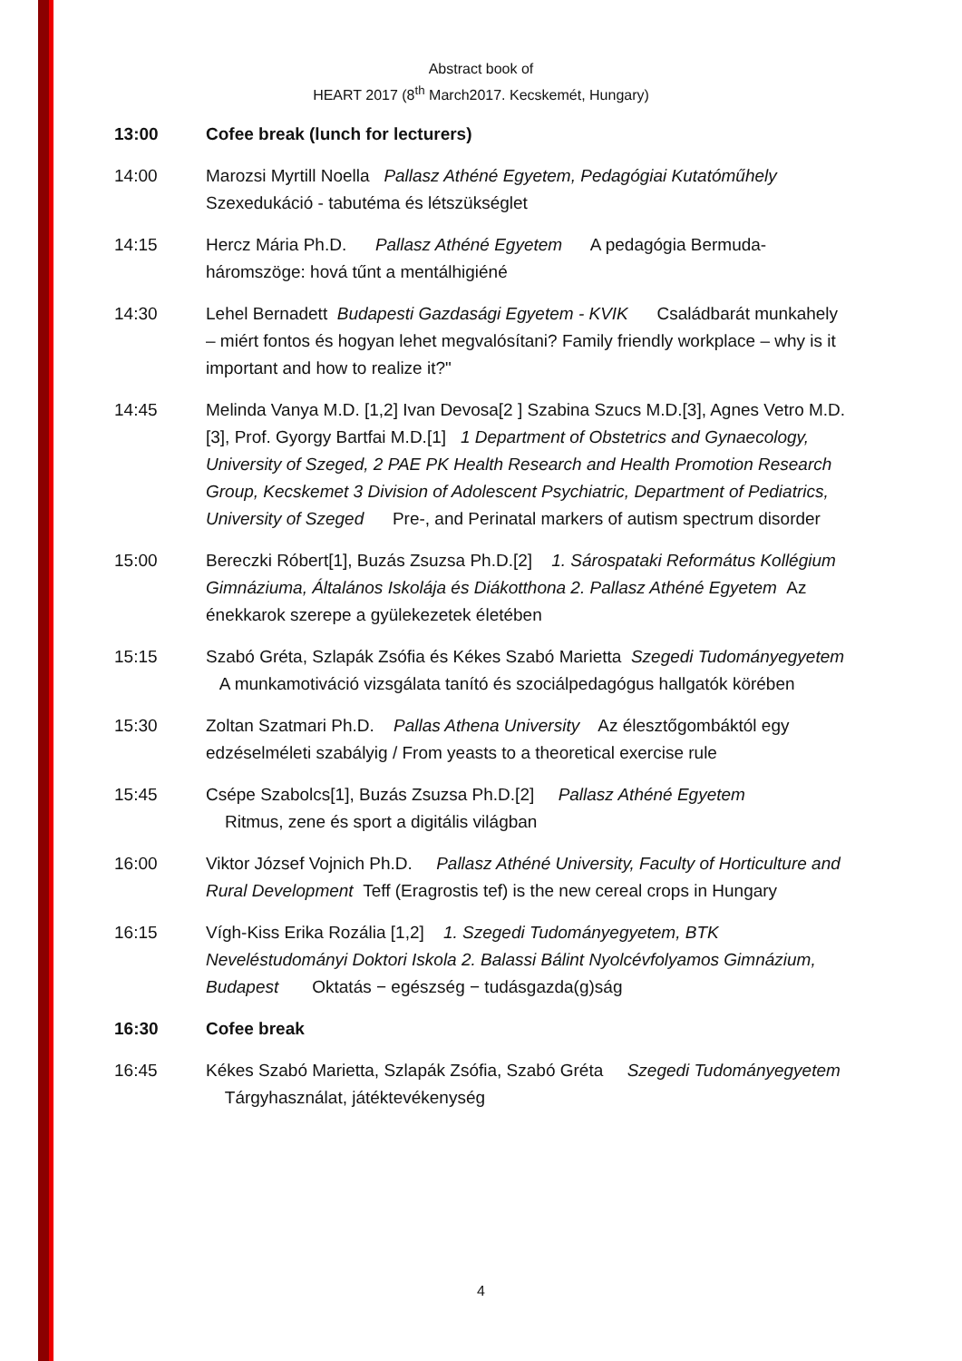Abstract book of
HEART 2017 (8<sup>th</sup> March2017. Kecskemét, Hungary)
13:00 Cofee break (lunch for lecturers)
14:00 Marozsi Myrtill Noella Pallasz Athéné Egyetem, Pedagógiai Kutatóműhely Szexedukáció - tabutéma és létszükséglet
14:15 Hercz Mária Ph.D. Pallasz Athéné Egyetem A pedagógia Bermuda-háromszöge: hová tűnt a mentálhigiéné
14:30 Lehel Bernadett Budapesti Gazdasági Egyetem - KVIK Családbarát munkahely – miért fontos és hogyan lehet megvalósítani? Family friendly workplace – why is it important and how to realize it?"
14:45 Melinda Vanya M.D. [1,2] Ivan Devosa[2 ] Szabina Szucs M.D.[3], Agnes Vetro M.D.[3], Prof. Gyorgy Bartfai M.D.[1] 1 Department of Obstetrics and Gynaecology, University of Szeged, 2 PAE PK Health Research and Health Promotion Research Group, Kecskemet 3 Division of Adolescent Psychiatric, Department of Pediatrics, University of Szeged Pre-, and Perinatal markers of autism spectrum disorder
15:00 Bereczki Róbert[1], Buzás Zsuzsa Ph.D.[2] 1. Sárospataki Református Kollégium Gimnáziuma, Általános Iskolája és Diákotthona 2. Pallasz Athéné Egyetem Az énekkarok szerepe a gyülekezetek életében
15:15 Szabó Gréta, Szlapák Zsófia és Kékes Szabó Marietta Szegedi Tudományegyetem A munkamotiváció vizsgálata tanító és szociálpedagógus hallgatók körében
15:30 Zoltan Szatmari Ph.D. Pallas Athena University Az élesztőgombáktól egy edzéselméleti szabályig / From yeasts to a theoretical exercise rule
15:45 Csépe Szabolcs[1], Buzás Zsuzsa Ph.D.[2] Pallasz Athéné Egyetem
Ritmus, zene és sport a digitális világban
16:00 Viktor József Vojnich Ph.D. Pallasz Athéné University, Faculty of Horticulture and Rural Development Teff (Eragrostis tef) is the new cereal crops in Hungary
16:15 Vígh-Kiss Erika Rozália [1,2] 1. Szegedi Tudományegyetem, BTK Neveléstudományi Doktori Iskola 2. Balassi Bálint Nyolcévfolyamos Gimnázium, Budapest Oktatás − egészség − tudásgazda(g)ság
16:30 Cofee break
16:45 Kékes Szabó Marietta, Szlapák Zsófia, Szabó Gréta Szegedi Tudományegyetem
Tárgyhasználat, játéktevékenység
4